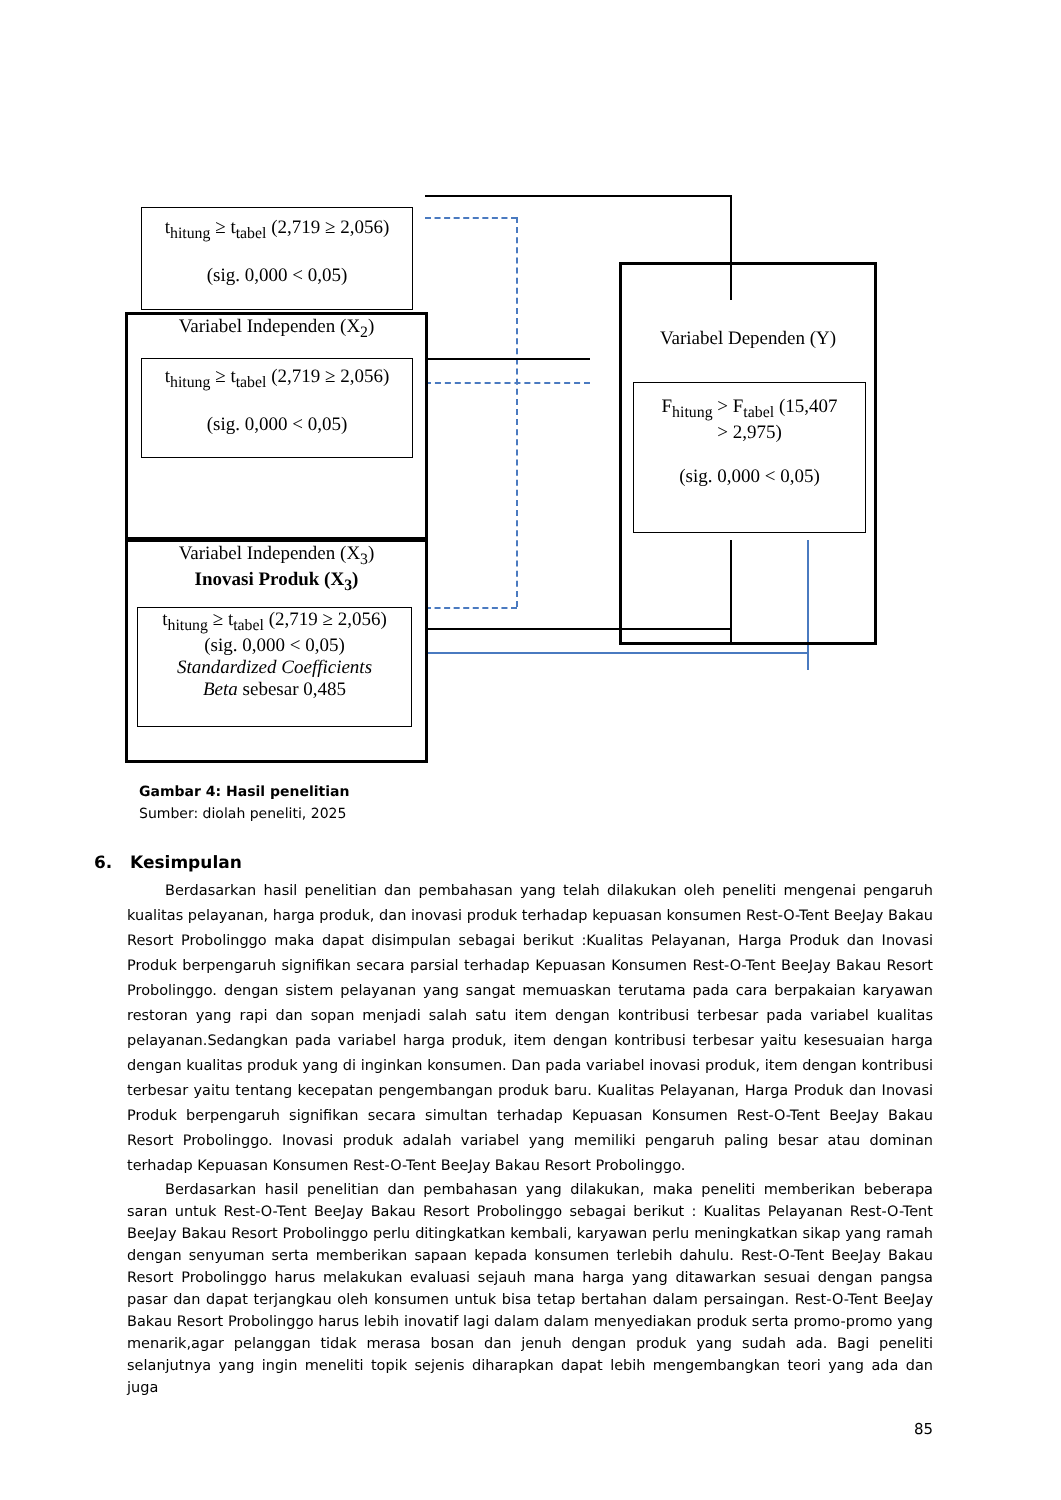t<sub>hitung</sub> ≥ t<sub>tabel</sub> (2,719 ≥ 2,056)
(sig. 0,000 < 0,05)
Variabel Independen (X<sub>2</sub>)
t<sub>hitung</sub> ≥ t<sub>tabel</sub> (2,719 ≥ 2,056)
(sig. 0,000 < 0,05)
Variabel Independen (X<sub>3</sub>)
Inovasi Produk (X<sub>3</sub>)
t<sub>hitung</sub> ≥ t<sub>tabel</sub> (2,719 ≥ 2,056)
(sig. 0,000 < 0,05)
Standardized Coefficients
Beta sebesar 0,485
Variabel Dependen (Y)
F<sub>hitung</sub> > F<sub>tabel</sub> (15,407
> 2,975)
(sig. 0,000 < 0,05)
Gambar 4: Hasil penelitian
Sumber: diolah peneliti, 2025
6. Kesimpulan
Berdasarkan hasil penelitian dan pembahasan yang telah dilakukan oleh peneliti mengenai pengaruh kualitas pelayanan, harga produk, dan inovasi produk terhadap kepuasan konsumen Rest-O-Tent BeeJay Bakau Resort Probolinggo maka dapat disimpulan sebagai berikut :Kualitas Pelayanan, Harga Produk dan Inovasi Produk berpengaruh signifikan secara parsial terhadap Kepuasan Konsumen Rest-O-Tent BeeJay Bakau Resort Probolinggo. dengan sistem pelayanan yang sangat memuaskan terutama pada cara berpakaian karyawan restoran yang rapi dan sopan menjadi salah satu item dengan kontribusi terbesar pada variabel kualitas pelayanan.Sedangkan pada variabel harga produk, item dengan kontribusi terbesar yaitu kesesuaian harga dengan kualitas produk yang di inginkan konsumen. Dan pada variabel inovasi produk, item dengan kontribusi terbesar yaitu tentang kecepatan pengembangan produk baru. Kualitas Pelayanan, Harga Produk dan Inovasi Produk berpengaruh signifikan secara simultan terhadap Kepuasan Konsumen Rest-O-Tent BeeJay Bakau Resort Probolinggo. Inovasi produk adalah variabel yang memiliki pengaruh paling besar atau dominan terhadap Kepuasan Konsumen Rest-O-Tent BeeJay Bakau Resort Probolinggo.
Berdasarkan hasil penelitian dan pembahasan yang dilakukan, maka peneliti memberikan beberapa saran untuk Rest-O-Tent BeeJay Bakau Resort Probolinggo sebagai berikut : Kualitas Pelayanan Rest-O-Tent BeeJay Bakau Resort Probolinggo perlu ditingkatkan kembali, karyawan perlu meningkatkan sikap yang ramah dengan senyuman serta memberikan sapaan kepada konsumen terlebih dahulu. Rest-O-Tent BeeJay Bakau Resort Probolinggo harus melakukan evaluasi sejauh mana harga yang ditawarkan sesuai dengan pangsa pasar dan dapat terjangkau oleh konsumen untuk bisa tetap bertahan dalam persaingan. Rest-O-Tent BeeJay Bakau Resort Probolinggo harus lebih inovatif lagi dalam dalam menyediakan produk serta promo-promo yang menarik,agar pelanggan tidak merasa bosan dan jenuh dengan produk yang sudah ada. Bagi peneliti selanjutnya yang ingin meneliti topik sejenis diharapkan dapat lebih mengembangkan teori yang ada dan juga
85